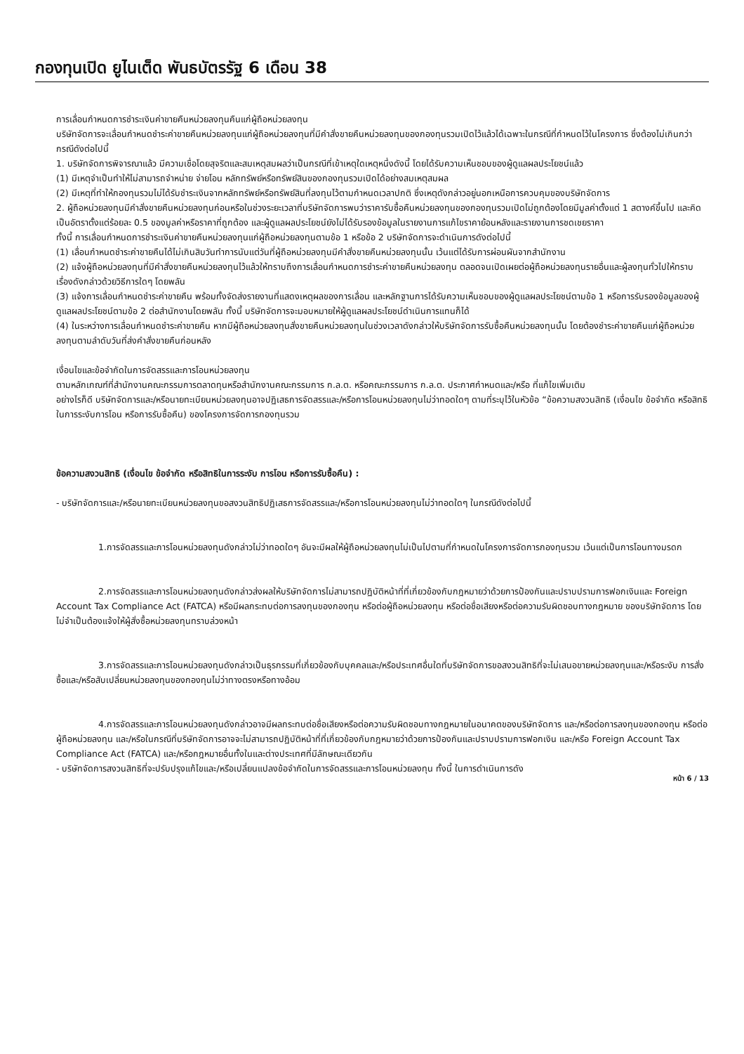กองทุนเปิด ยูไนเต็ด พันธบัตรรัฐ 6 เดือน 38
การเลื่อนกำหนดการชำระเงินค่าขายคืนหน่วยลงทุนคืนแก่ผู้ถือหน่วยลงทุน
บริษัทจัดการจะเลื่อนกำหนดชำระค่าขายคืนหน่วยลงทุนแก่ผู้ถือหน่วยลงทุนที่มีคำสั่งขายคืนหน่วยลงทุนของกองทุนรวมเปิดไว้แล้วได้เฉพาะในกรณีที่กำหนดไว้ในโครงการ ซึ่งต้องไม่เกินกว่ากรณีดังต่อไปนี้
1. บริษัทจัดการพิจารณาแล้ว มีความเชื่อโดยสุจริตและสมเหตุสมผลว่าเป็นกรณีที่เข้าเหตุใดเหตุหนึ่งดังนี้ โดยได้รับความเห็นชอบของผู้ดูแลผลประโยชน์แล้ว
(1) มีเหตุจำเป็นทำให้ไม่สามารถจำหน่าย จ่ายโอน หลักทรัพย์หรือทรัพย์สินของกองทุนรวมเปิดได้อย่างสมเหตุสมผล
(2) มีเหตุที่ทำให้กองทุนรวมไม่ได้รับชำระเงินจากหลักทรัพย์หรือทรัพย์สินที่ลงทุนไว้ตามกำหนดเวลาปกติ ซึ่งเหตุดังกล่าวอยู่นอกเหนือการควบคุมของบริษัทจัดการ
2. ผู้ถือหน่วยลงทุนมีคำสั่งขายคืนหน่วยลงทุนก่อนหรือในช่วงระยะเวลาที่บริษัทจัดการพบว่าราคารับซื้อคืนหน่วยลงทุนของกองทุนรวมเปิดไม่ถูกต้องโดยมีมูลค่าตั้งแต่ 1 สตางค์ขึ้นไป และคิดเป็นอัตราตั้งแต่ร้อยละ 0.5 ของมูลค่าหรือราคาที่ถูกต้อง และผู้ดูแลผลประโยชน์ยังไม่ได้รับรองข้อมูลในรายงานการแก้ไขราคาย้อนหลังและรายงานการชดเชยราคา
ทั้งนี้ การเลื่อนกำหนดการชำระเงินค่าขายคืนหน่วยลงทุนแก่ผู้ถือหน่วยลงทุนตามข้อ 1 หรือข้อ 2 บริษัทจัดการจะดำเนินการดังต่อไปนี้
(1) เลื่อนกำหนดชำระค่าขายคืนได้ไม่เกินสิบวันทำการนับแต่วันที่ผู้ถือหน่วยลงทุนมีคำสั่งขายคืนหน่วยลงทุนนั้น เว้นแต่ได้รับการผ่อนผันจากสำนักงาน
(2) แจ้งผู้ถือหน่วยลงทุนที่มีคำสั่งขายคืนหน่วยลงทุนไว้แล้วให้ทราบถึงการเลื่อนกำหนดการชำระค่าขายคืนหน่วยลงทุน ตลอดจนเปิดเผยต่อผู้ถือหน่วยลงทุนรายอื่นและผู้ลงทุนทั่วไปให้ทราบเรื่องดังกล่าวด้วยวิธีการใดๆ โดยพลัน
(3) แจ้งการเลื่อนกำหนดชำระค่าขายคืน พร้อมทั้งจัดส่งรายงานที่แสดงเหตุผลของการเลื่อน และหลักฐานการได้รับความเห็นชอบของผู้ดูแลผลประโยชน์ตามข้อ 1 หรือการรับรองข้อมูลของผู้ดูแลผลประโยชน์ตามข้อ 2 ต่อสำนักงานโดยพลัน ทั้งนี้ บริษัทจัดการจะมอบหมายให้ผู้ดูแลผลประโยชน์ดำเนินการแทนก็ได้
(4) ในระหว่างการเลื่อนกำหนดชำระค่าขายคืน หากมีผู้ถือหน่วยลงทุนสั่งขายคืนหน่วยลงทุนในช่วงเวลาดังกล่าวให้บริษัทจัดการรับซื้อคืนหน่วยลงทุนนั้น โดยต้องชำระค่าขายคืนแก่ผู้ถือหน่วยลงทุนตามลำดับวันที่ส่งคำสั่งขายคืนก่อนหลัง
เงื่อนไขและข้อจำกัดในการจัดสรรและการโอนหน่วยลงทุน
ตามหลักเกณฑ์ที่สำนักงานคณะกรรมการตลาดทุนหรือสำนักงานคณะกรรมการ ก.ล.ต. หรือคณะกรรมการ ก.ล.ต. ประกาศกำหนดและ/หรือ ที่แก้ไขเพิ่มเติม
อย่างไรก็ดี บริษัทจัดการและ/หรือนายทะเบียนหน่วยลงทุนอาจปฏิเสธการจัดสรรและ/หรือการโอนหน่วยลงทุนไม่ว่าทอดใดๆ ตามที่ระบุไว้ในหัวข้อ “ข้อความสงวนสิทธิ (เงื่อนไข ข้อจำกัด หรือสิทธิในการระงับการโอน หรือการรับซื้อคืน) ของโครงการจัดการกองทุนรวม
ข้อความสงวนสิทธิ (เงื่อนไข ข้อจำกัด หรือสิทธิในการระงับ การโอน หรือการรับซื้อคืน) :
- บริษัทจัดการและ/หรือนายทะเบียนหน่วยลงทุนขอสงวนสิทธิปฏิเสธการจัดสรรและ/หรือการโอนหน่วยลงทุนไม่ว่าทอดใดๆ ในกรณีดังต่อไปนี้
1.การจัดสรรและการโอนหน่วยลงทุนดังกล่าวไม่ว่าทอดใดๆ อันจะมีผลให้ผู้ถือหน่วยลงทุนไม่เป็นไปตามที่กำหนดในโครงการจัดการกองทุนรวม เว้นแต่เป็นการโอนทางมรดก
2.การจัดสรรและการโอนหน่วยลงทุนดังกล่าวส่งผลให้บริษัทจัดการไม่สามารถปฏิบัติหน้าที่ที่เกี่ยวข้องกับกฎหมายว่าด้วยการป้องกันและปราบปรามการฟอกเงินและ Foreign Account Tax Compliance Act (FATCA) หรือมีผลกระทบต่อการลงทุนของกองทุน หรือต่อผู้ถือหน่วยลงทุน หรือต่อชื่อเสียงหรือต่อความรับผิดชอบทางกฎหมาย ของบริษัทจัดการ โดยไม่จำเป็นต้องแจ้งให้ผู้สั่งซื้อหน่วยลงทุนทราบล่วงหน้า
3.การจัดสรรและการโอนหน่วยลงทุนดังกล่าวเป็นธุรกรรมที่เกี่ยวข้องกับบุคคลและ/หรือประเทศอื่นใดที่บริษัทจัดการขอสงวนสิทธิที่จะไม่เสนอขายหน่วยลงทุนและ/หรือระงับ การสั่งซื้อและ/หรือสับเปลี่ยนหน่วยลงทุนของกองทุนไม่ว่าทางตรงหรือทางอ้อม
4.การจัดสรรและการโอนหน่วยลงทุนดังกล่าวอาจมีผลกระทบต่อชื่อเสียงหรือต่อความรับผิดชอบทางกฎหมายในอนาคตของบริษัทจัดการ และ/หรือต่อการลงทุนของกองทุน หรือต่อผู้ถือหน่วยลงทุน และ/หรือในกรณีที่บริษัทจัดการอาจจะไม่สามารถปฏิบัติหน้าที่ที่เกี่ยวข้องกับกฎหมายว่าด้วยการป้องกันและปราบปรามการฟอกเงิน และ/หรือ Foreign Account Tax Compliance Act (FATCA) และ/หรือกฎหมายอื่นทั้งในและต่างประเทศที่มีลักษณะเดียวกัน
- บริษัทจัดการสงวนสิทธิที่จะปรับปรุงแก้ไขและ/หรือเปลี่ยนแปลงข้อจำกัดในการจัดสรรและการโอนหน่วยลงทุน ทั้งนี้ ในการดำเนินการดัง
หน้า 6 / 13